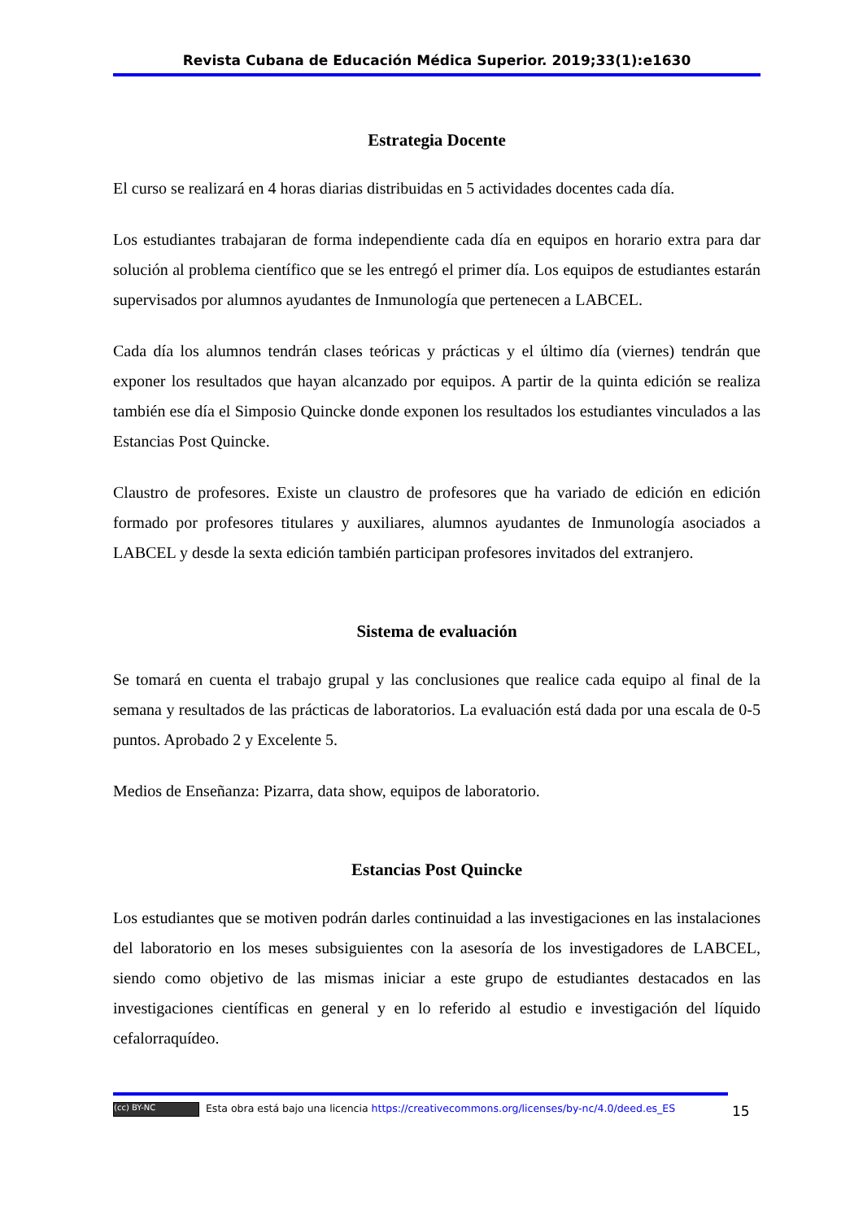Revista Cubana de Educación Médica Superior. 2019;33(1):e1630
Estrategia Docente
El curso se realizará en 4 horas diarias distribuidas en 5 actividades docentes cada día.
Los estudiantes trabajaran de forma independiente cada día en equipos en horario extra para dar solución al problema científico que se les entregó el primer día. Los equipos de estudiantes estarán supervisados por alumnos ayudantes de Inmunología que pertenecen a LABCEL.
Cada día los alumnos tendrán clases teóricas y prácticas y el último día (viernes) tendrán que exponer los resultados que hayan alcanzado por equipos. A partir de la quinta edición se realiza también ese día el Simposio Quincke donde exponen los resultados los estudiantes vinculados a las Estancias Post Quincke.
Claustro de profesores. Existe un claustro de profesores que ha variado de edición en edición formado por profesores titulares y auxiliares, alumnos ayudantes de Inmunología asociados a LABCEL y desde la sexta edición también participan profesores invitados del extranjero.
Sistema de evaluación
Se tomará en cuenta el trabajo grupal y las conclusiones que realice cada equipo al final de la semana y resultados de las prácticas de laboratorios. La evaluación está dada por una escala de 0-5 puntos. Aprobado 2 y Excelente 5.
Medios de Enseñanza: Pizarra, data show, equipos de laboratorio.
Estancias Post Quincke
Los estudiantes que se motiven podrán darles continuidad a las investigaciones en las instalaciones del laboratorio en los meses subsiguientes con la asesoría de los investigadores de LABCEL, siendo como objetivo de las mismas iniciar a este grupo de estudiantes destacados en las investigaciones científicas en general y en lo referido al estudio e investigación del líquido cefalorraquídeo.
(cc) BY-NC Esta obra está bajo una licencia https://creativecommons.org/licenses/by-nc/4.0/deed.es_ES
15